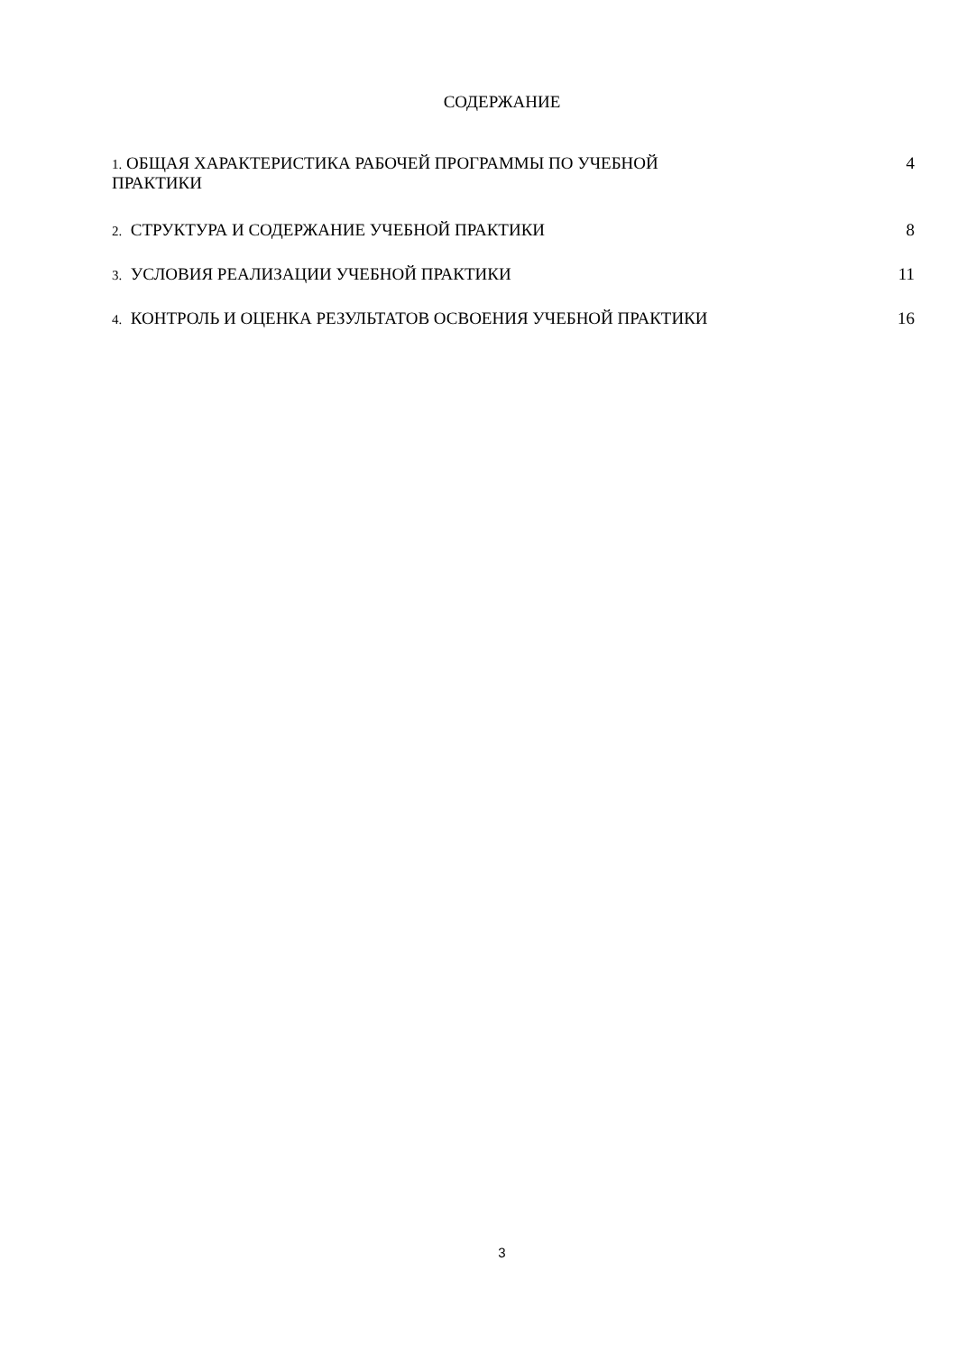СОДЕРЖАНИЕ
| 1. ОБЩАЯ ХАРАКТЕРИСТИКА РАБОЧЕЙ ПРОГРАММЫ ПО УЧЕБНОЙ ПРАКТИКИ | 4 |
| 2. СТРУКТУРА И СОДЕРЖАНИЕ УЧЕБНОЙ ПРАКТИКИ | 8 |
| 3. УСЛОВИЯ РЕАЛИЗАЦИИ УЧЕБНОЙ ПРАКТИКИ | 11 |
| 4. КОНТРОЛЬ И ОЦЕНКА РЕЗУЛЬТАТОВ ОСВОЕНИЯ УЧЕБНОЙ ПРАКТИКИ | 16 |
3